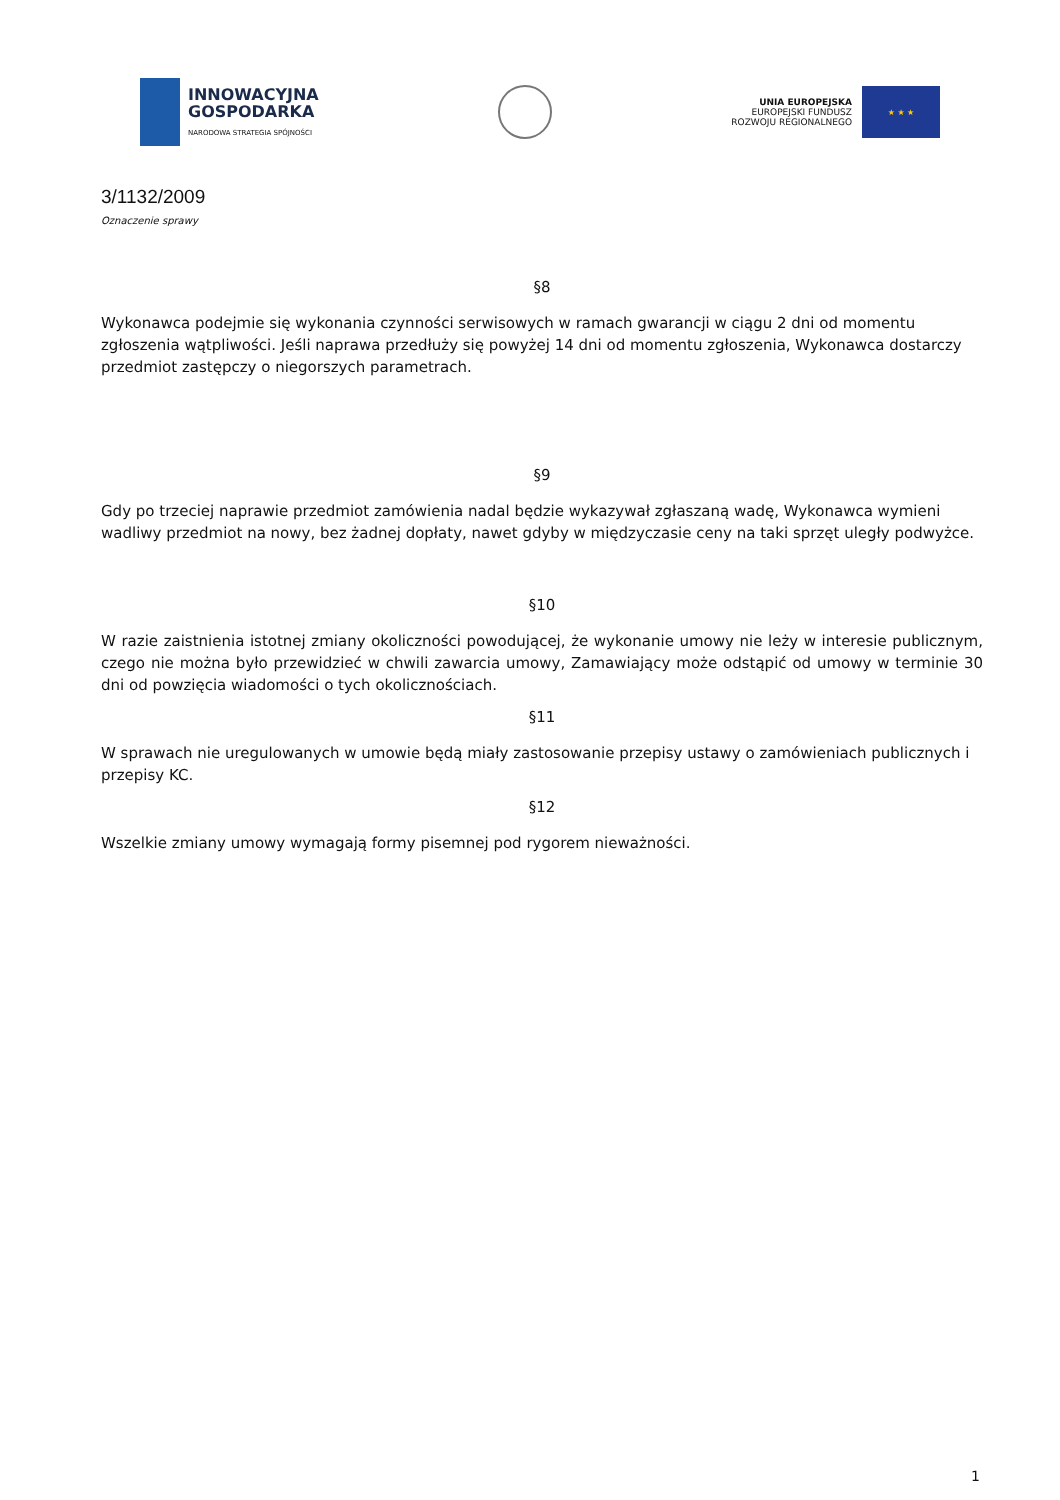INNOWACYJNA
GOSPODARKA
NARODOWA STRATEGIA SPÓJNOŚCI
UNIA EUROPEJSKA
EUROPEJSKI FUNDUSZ
ROZWOJU REGIONALNEGO
★ ★ ★
3/1132/2009
Oznaczenie sprawy
§8
Wykonawca podejmie się wykonania czynności serwisowych w ramach gwarancji w ciągu 2 dni od momentu zgłoszenia wątpliwości. Jeśli naprawa przedłuży się powyżej 14 dni od momentu zgłoszenia, Wykonawca dostarczy przedmiot zastępczy o niegorszych parametrach.
§9
Gdy po trzeciej naprawie przedmiot zamówienia nadal będzie wykazywał zgłaszaną wadę, Wykonawca wymieni wadliwy przedmiot na nowy, bez żadnej dopłaty, nawet gdyby w międzyczasie ceny na taki sprzęt uległy podwyżce.
§10
W razie zaistnienia istotnej zmiany okoliczności powodującej, że wykonanie umowy nie leży w interesie publicznym, czego nie można było przewidzieć w chwili zawarcia umowy, Zamawiający może odstąpić od umowy w terminie 30 dni od powzięcia wiadomości o tych okolicznościach.
§11
W sprawach nie uregulowanych w umowie będą miały zastosowanie przepisy ustawy o zamówieniach publicznych i przepisy KC.
§12
Wszelkie zmiany umowy wymagają formy pisemnej pod rygorem nieważności.
1